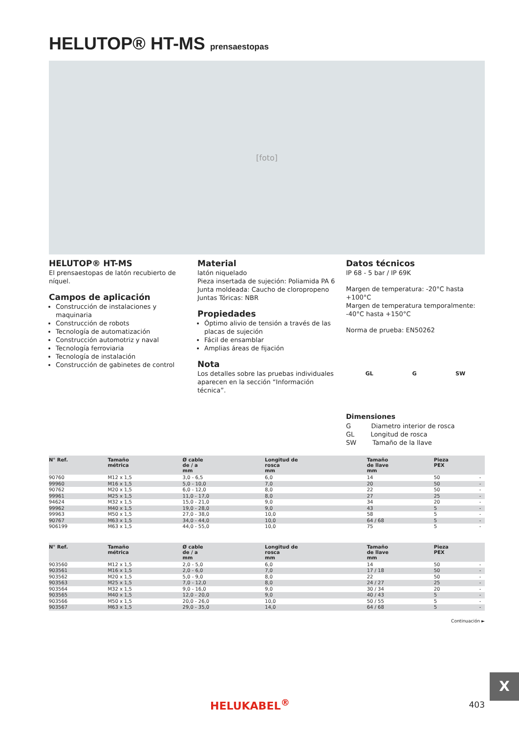HELUTOP® HT-MS prensaestopas
[foto]
HELUTOP® HT-MS
El prensaestopas de latón recubierto de níquel.
Campos de aplicación
Construcción de instalaciones y maquinaria
Construcción de robots
Tecnología de automatización
Construcción automotriz y naval
Tecnología ferroviaria
Tecnología de instalación
Construcción de gabinetes de control
Material
latón niquelado
Pieza insertada de sujeción: Poliamida PA 6
Junta moldeada: Caucho de cloropropeno
Juntas Tóricas: NBR
Propiedades
Óptimo alivio de tensión a través de las placas de sujeción
Fácil de ensamblar
Amplias áreas de fijación
Nota
Los detalles sobre las pruebas individuales aparecen en la sección “Información técnica”.
Datos técnicos
IP 68 - 5 bar / IP 69K
Margen de temperatura: -20°C hasta +100°C
Margen de temperatura temporalmente:
-40°C hasta +150°C
Norma de prueba: EN50262
GL G SW
Dimensiones
G Diametro interior de rosca
GL Longitud de rosca
SW Tamaño de la llave
| N° Ref. | Tamaño métrica | Ø cable de / a mm | Longitud de rosca mm | Tamaño de llave mm | Pieza PEX | |
| --- | --- | --- | --- | --- | --- | --- |
| 90760 | M12 x 1,5 | 3,0 - 6,5 | 6,0 | 14 | 50 | - |
| 99960 | M16 x 1,5 | 5,0 - 10,0 | 7,0 | 20 | 50 | - |
| 90762 | M20 x 1,5 | 6,0 - 12,0 | 8,0 | 22 | 50 | - |
| 99961 | M25 x 1,5 | 11,0 - 17,0 | 8,0 | 27 | 25 | - |
| 94624 | M32 x 1,5 | 15,0 - 21,0 | 9,0 | 34 | 20 | - |
| 99962 | M40 x 1,5 | 19,0 - 28,0 | 9,0 | 43 | 5 | - |
| 99963 | M50 x 1,5 | 27,0 - 38,0 | 10,0 | 58 | 5 | - |
| 90767 | M63 x 1,5 | 34,0 - 44,0 | 10,0 | 64 / 68 | 5 | - |
| 906199 | M63 x 1,5 | 44,0 - 55,0 | 10,0 | 75 | 5 | - |
| N° Ref. | Tamaño métrica | Ø cable de / a mm | Longitud de rosca mm | Tamaño de llave mm | Pieza PEX | |
| --- | --- | --- | --- | --- | --- | --- |
| 903560 | M12 x 1,5 | 2,0 - 5,0 | 6,0 | 14 | 50 | - |
| 903561 | M16 x 1,5 | 2,0 - 6,0 | 7,0 | 17 / 18 | 50 | - |
| 903562 | M20 x 1,5 | 5,0 - 9,0 | 8,0 | 22 | 50 | - |
| 903563 | M25 x 1,5 | 7,0 - 12,0 | 8,0 | 24 / 27 | 25 | - |
| 903564 | M32 x 1,5 | 9,0 - 16,0 | 9,0 | 30 / 34 | 20 | - |
| 903565 | M40 x 1,5 | 12,0 - 20,0 | 9,0 | 40 / 43 | 5 | - |
| 903566 | M50 x 1,5 | 20,0 - 26,0 | 10,0 | 50 / 55 | 5 | - |
| 903567 | M63 x 1,5 | 29,0 - 35,0 | 14,0 | 64 / 68 | 5 | - |
Continuación ►
X
HELUKABEL<sup>®</sup> 403